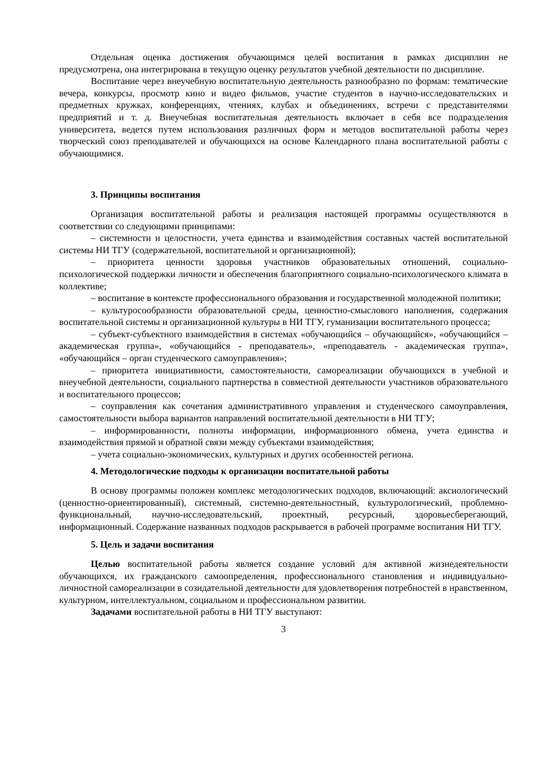Отдельная оценка достижения обучающимся целей воспитания в рамках дисциплин не предусмотрена, она интегрирована в текущую оценку результатов учебной деятельности по дисциплине.
Воспитание через внеучебную воспитательную деятельность разнообразно по формам: тематические вечера, конкурсы, просмотр кино и видео фильмов, участие студентов в научно-исследовательских и предметных кружках, конференциях, чтениях, клубах и объединениях, встречи с представителями предприятий и т. д. Внеучебная воспитательная деятельность включает в себя все подразделения университета, ведется путем использования различных форм и методов воспитательной работы через творческий союз преподавателей и обучающихся на основе Календарного плана воспитательной работы с обучающимися.
3. Принципы воспитания
Организация воспитательной работы и реализация настоящей программы осуществляются в соответствии со следующими принципами:
– системности и целостности, учета единства и взаимодействия составных частей воспитательной системы НИ ТГУ (содержательной, воспитательной и организационной);
– приоритета ценности здоровья участников образовательных отношений, социально-психологической поддержки личности и обеспечения благоприятного социально-психологического климата в коллективе;
– воспитание в контексте профессионального образования и государственной молодежной политики;
– культуросообразности образовательной среды, ценностно-смыслового наполнения, содержания воспитательной системы и организационной культуры в НИ ТГУ, гуманизации воспитательного процесса;
– субъект-субъектного взаимодействия в системах «обучающийся – обучающийся», «обучающийся – академическая группа», «обучающийся - преподаватель», «преподаватель - академическая группа», «обучающийся – орган студенческого самоуправления»;
– приоритета инициативности, самостоятельности, самореализации обучающихся в учебной и внеучебной деятельности, социального партнерства в совместной деятельности участников образовательного и воспитательного процессов;
– соуправления как сочетания административного управления и студенческого самоуправления, самостоятельности выбора вариантов направлений воспитательной деятельности в НИ ТГУ;
– информированности, полноты информации, информационного обмена, учета единства и взаимодействия прямой и обратной связи между субъектами взаимодействия;
– учета социально-экономических, культурных и других особенностей региона.
4. Методологические подходы к организации воспитательной работы
В основу программы положен комплекс методологических подходов, включающий: аксиологический (ценностно-ориентированный), системный, системно-деятельностный, культурологический, проблемно-функциональный, научно-исследовательский, проектный, ресурсный, здоровьесберегающий, информационный. Содержание названных подходов раскрывается в рабочей программе воспитания НИ ТГУ.
5. Цель и задачи воспитания
Целью воспитательной работы является создание условий для активной жизнедеятельности обучающихся, их гражданского самоопределения, профессионального становления и индивидуально-личностной самореализации в созидательной деятельности для удовлетворения потребностей в нравственном, культурном, интеллектуальном, социальном и профессиональном развитии.
Задачами воспитательной работы в НИ ТГУ выступают:
3